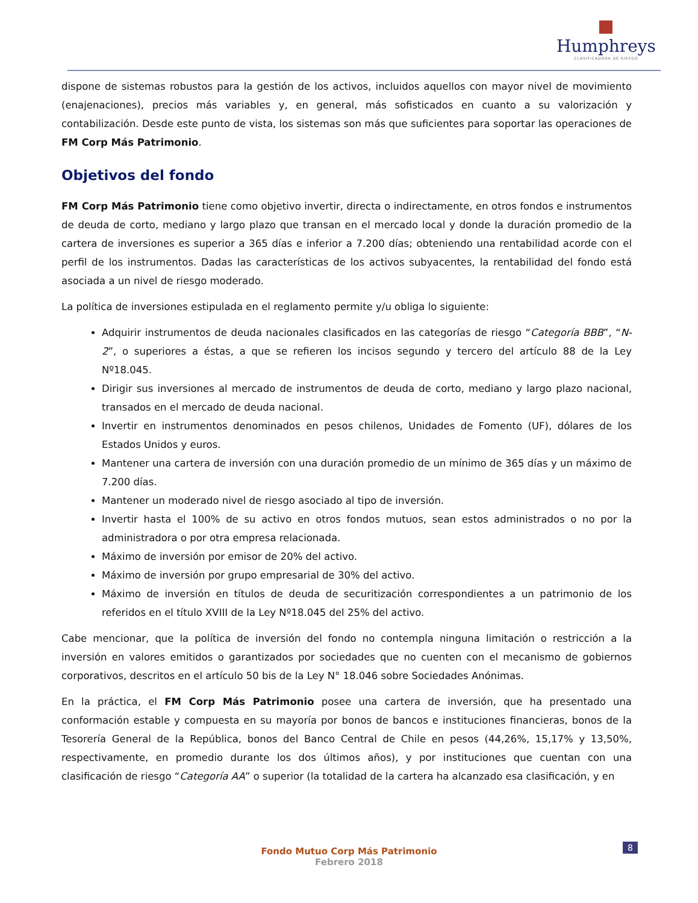Humphreys
CLASIFICADORA DE RIESGO
dispone de sistemas robustos para la gestión de los activos, incluidos aquellos con mayor nivel de movimiento (enajenaciones), precios más variables y, en general, más sofisticados en cuanto a su valorización y contabilización. Desde este punto de vista, los sistemas son más que suficientes para soportar las operaciones de FM Corp Más Patrimonio.
Objetivos del fondo
FM Corp Más Patrimonio tiene como objetivo invertir, directa o indirectamente, en otros fondos e instrumentos de deuda de corto, mediano y largo plazo que transan en el mercado local y donde la duración promedio de la cartera de inversiones es superior a 365 días e inferior a 7.200 días; obteniendo una rentabilidad acorde con el perfil de los instrumentos. Dadas las características de los activos subyacentes, la rentabilidad del fondo está asociada a un nivel de riesgo moderado.
La política de inversiones estipulada en el reglamento permite y/u obliga lo siguiente:
Adquirir instrumentos de deuda nacionales clasificados en las categorías de riesgo “Categoría BBB”, “N-2”, o superiores a éstas, a que se refieren los incisos segundo y tercero del artículo 88 de la Ley Nº18.045.
Dirigir sus inversiones al mercado de instrumentos de deuda de corto, mediano y largo plazo nacional, transados en el mercado de deuda nacional.
Invertir en instrumentos denominados en pesos chilenos, Unidades de Fomento (UF), dólares de los Estados Unidos y euros.
Mantener una cartera de inversión con una duración promedio de un mínimo de 365 días y un máximo de 7.200 días.
Mantener un moderado nivel de riesgo asociado al tipo de inversión.
Invertir hasta el 100% de su activo en otros fondos mutuos, sean estos administrados o no por la administradora o por otra empresa relacionada.
Máximo de inversión por emisor de 20% del activo.
Máximo de inversión por grupo empresarial de 30% del activo.
Máximo de inversión en títulos de deuda de securitización correspondientes a un patrimonio de los referidos en el título XVIII de la Ley Nº18.045 del 25% del activo.
Cabe mencionar, que la política de inversión del fondo no contempla ninguna limitación o restricción a la inversión en valores emitidos o garantizados por sociedades que no cuenten con el mecanismo de gobiernos corporativos, descritos en el artículo 50 bis de la Ley N° 18.046 sobre Sociedades Anónimas.
En la práctica, el FM Corp Más Patrimonio posee una cartera de inversión, que ha presentado una conformación estable y compuesta en su mayoría por bonos de bancos e instituciones financieras, bonos de la Tesorería General de la República, bonos del Banco Central de Chile en pesos (44,26%, 15,17% y 13,50%, respectivamente, en promedio durante los dos últimos años), y por instituciones que cuentan con una clasificación de riesgo “Categoría AA” o superior (la totalidad de la cartera ha alcanzado esa clasificación, y en
8
Fondo Mutuo Corp Más Patrimonio
Febrero 2018